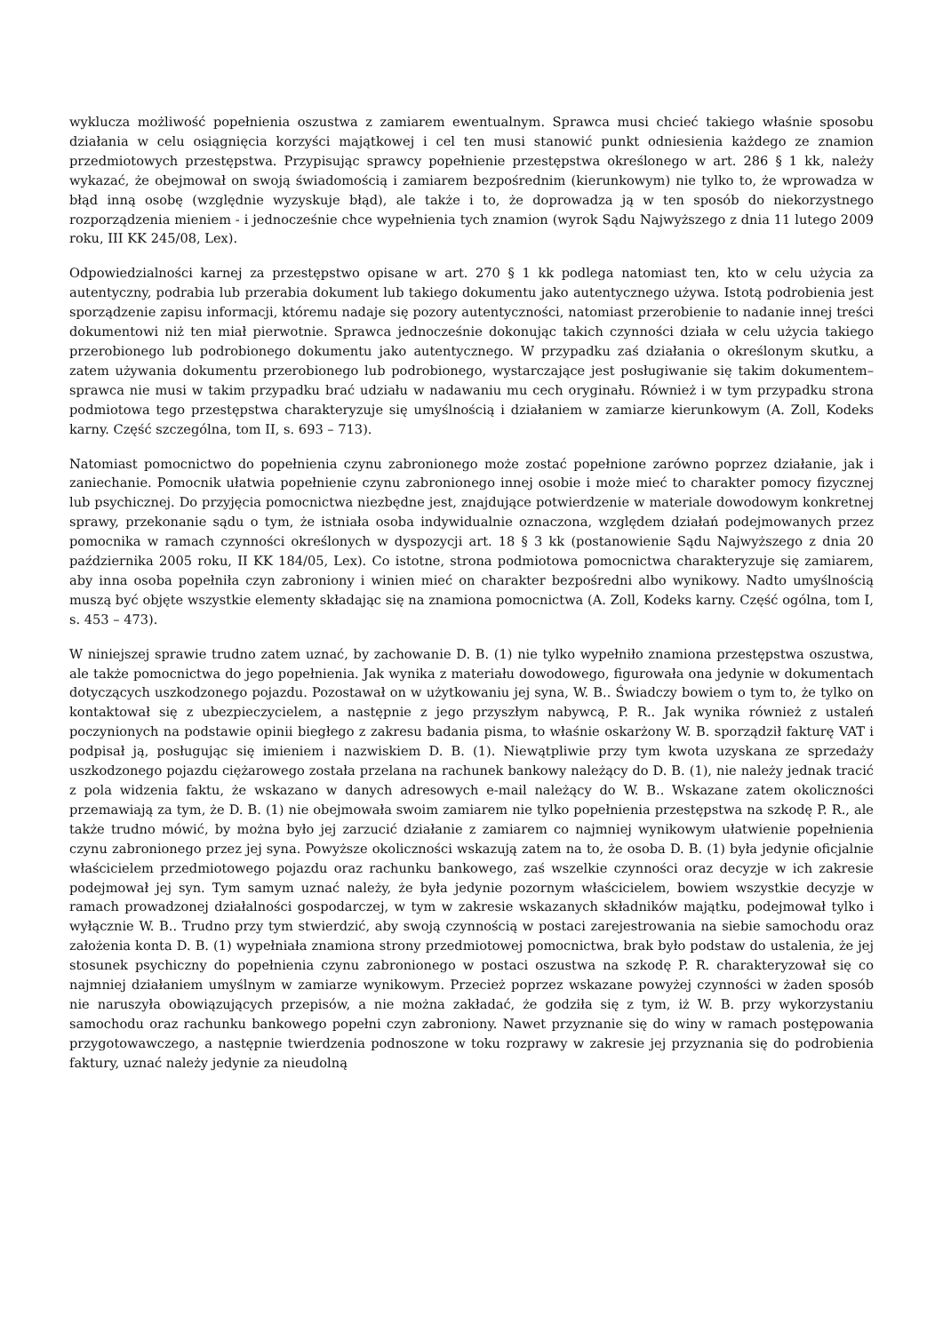wyklucza możliwość popełnienia oszustwa z zamiarem ewentualnym. Sprawca musi chcieć takiego właśnie sposobu działania w celu osiągnięcia korzyści majątkowej i cel ten musi stanowić punkt odniesienia każdego ze znamion przedmiotowych przestępstwa. Przypisując sprawcy popełnienie przestępstwa określonego w art. 286 § 1 kk, należy wykazać, że obejmował on swoją świadomością i zamiarem bezpośrednim (kierunkowym) nie tylko to, że wprowadza w błąd inną osobę (względnie wyzyskuje błąd), ale także i to, że doprowadza ją w ten sposób do niekorzystnego rozporządzenia mieniem - i jednocześnie chce wypełnienia tych znamion (wyrok Sądu Najwyższego z dnia 11 lutego 2009 roku, III KK 245/08, Lex).
Odpowiedzialności karnej za przestępstwo opisane w art. 270 § 1 kk podlega natomiast ten, kto w celu użycia za autentyczny, podrabia lub przerabia dokument lub takiego dokumentu jako autentycznego używa. Istotą podrobienia jest sporządzenie zapisu informacji, któremu nadaje się pozory autentyczności, natomiast przerobienie to nadanie innej treści dokumentowi niż ten miał pierwotnie. Sprawca jednocześnie dokonując takich czynności działa w celu użycia takiego przerobionego lub podrobionego dokumentu jako autentycznego. W przypadku zaś działania o określonym skutku, a zatem używania dokumentu przerobionego lub podrobionego, wystarczające jest posługiwanie się takim dokumentem– sprawca nie musi w takim przypadku brać udziału w nadawaniu mu cech oryginału. Również i w tym przypadku strona podmiotowa tego przestępstwa charakteryzuje się umyślnością i działaniem w zamiarze kierunkowym (A. Zoll, Kodeks karny. Część szczególna, tom II, s. 693 – 713).
Natomiast pomocnictwo do popełnienia czynu zabronionego może zostać popełnione zarówno poprzez działanie, jak i zaniechanie. Pomocnik ułatwia popełnienie czynu zabronionego innej osobie i może mieć to charakter pomocy fizycznej lub psychicznej. Do przyjęcia pomocnictwa niezbędne jest, znajdujące potwierdzenie w materiale dowodowym konkretnej sprawy, przekonanie sądu o tym, że istniała osoba indywidualnie oznaczona, względem działań podejmowanych przez pomocnika w ramach czynności określonych w dyspozycji art. 18 § 3 kk (postanowienie Sądu Najwyższego z dnia 20 października 2005 roku, II KK 184/05, Lex). Co istotne, strona podmiotowa pomocnictwa charakteryzuje się zamiarem, aby inna osoba popełniła czyn zabroniony i winien mieć on charakter bezpośredni albo wynikowy. Nadto umyślnością muszą być objęte wszystkie elementy składając się na znamiona pomocnictwa (A. Zoll, Kodeks karny. Część ogólna, tom I, s. 453 – 473).
W niniejszej sprawie trudno zatem uznać, by zachowanie D. B. (1) nie tylko wypełniło znamiona przestępstwa oszustwa, ale także pomocnictwa do jego popełnienia. Jak wynika z materiału dowodowego, figurowała ona jedynie w dokumentach dotyczących uszkodzonego pojazdu. Pozostawał on w użytkowaniu jej syna, W. B.. Świadczy bowiem o tym to, że tylko on kontaktował się z ubezpieczycielem, a następnie z jego przyszłym nabywcą, P. R.. Jak wynika również z ustaleń poczynionych na podstawie opinii biegłego z zakresu badania pisma, to właśnie oskarżony W. B. sporządził fakturę VAT i podpisał ją, posługując się imieniem i nazwiskiem D. B. (1). Niewątpliwie przy tym kwota uzyskana ze sprzedaży uszkodzonego pojazdu ciężarowego została przelana na rachunek bankowy należący do D. B. (1), nie należy jednak tracić z pola widzenia faktu, że wskazano w danych adresowych e-mail należący do W. B.. Wskazane zatem okoliczności przemawiają za tym, że D. B. (1) nie obejmowała swoim zamiarem nie tylko popełnienia przestępstwa na szkodę P. R., ale także trudno mówić, by można było jej zarzucić działanie z zamiarem co najmniej wynikowym ułatwienie popełnienia czynu zabronionego przez jej syna. Powyższe okoliczności wskazują zatem na to, że osoba D. B. (1) była jedynie oficjalnie właścicielem przedmiotowego pojazdu oraz rachunku bankowego, zaś wszelkie czynności oraz decyzje w ich zakresie podejmował jej syn. Tym samym uznać należy, że była jedynie pozornym właścicielem, bowiem wszystkie decyzje w ramach prowadzonej działalności gospodarczej, w tym w zakresie wskazanych składników majątku, podejmował tylko i wyłącznie W. B.. Trudno przy tym stwierdzić, aby swoją czynnością w postaci zarejestrowania na siebie samochodu oraz założenia konta D. B. (1) wypełniała znamiona strony przedmiotowej pomocnictwa, brak było podstaw do ustalenia, że jej stosunek psychiczny do popełnienia czynu zabronionego w postaci oszustwa na szkodę P. R. charakteryzował się co najmniej działaniem umyślnym w zamiarze wynikowym. Przecież poprzez wskazane powyżej czynności w żaden sposób nie naruszyła obowiązujących przepisów, a nie można zakładać, że godziła się z tym, iż W. B. przy wykorzystaniu samochodu oraz rachunku bankowego popełni czyn zabroniony. Nawet przyznanie się do winy w ramach postępowania przygotowawczego, a następnie twierdzenia podnoszone w toku rozprawy w zakresie jej przyznania się do podrobienia faktury, uznać należy jedynie za nieudolną